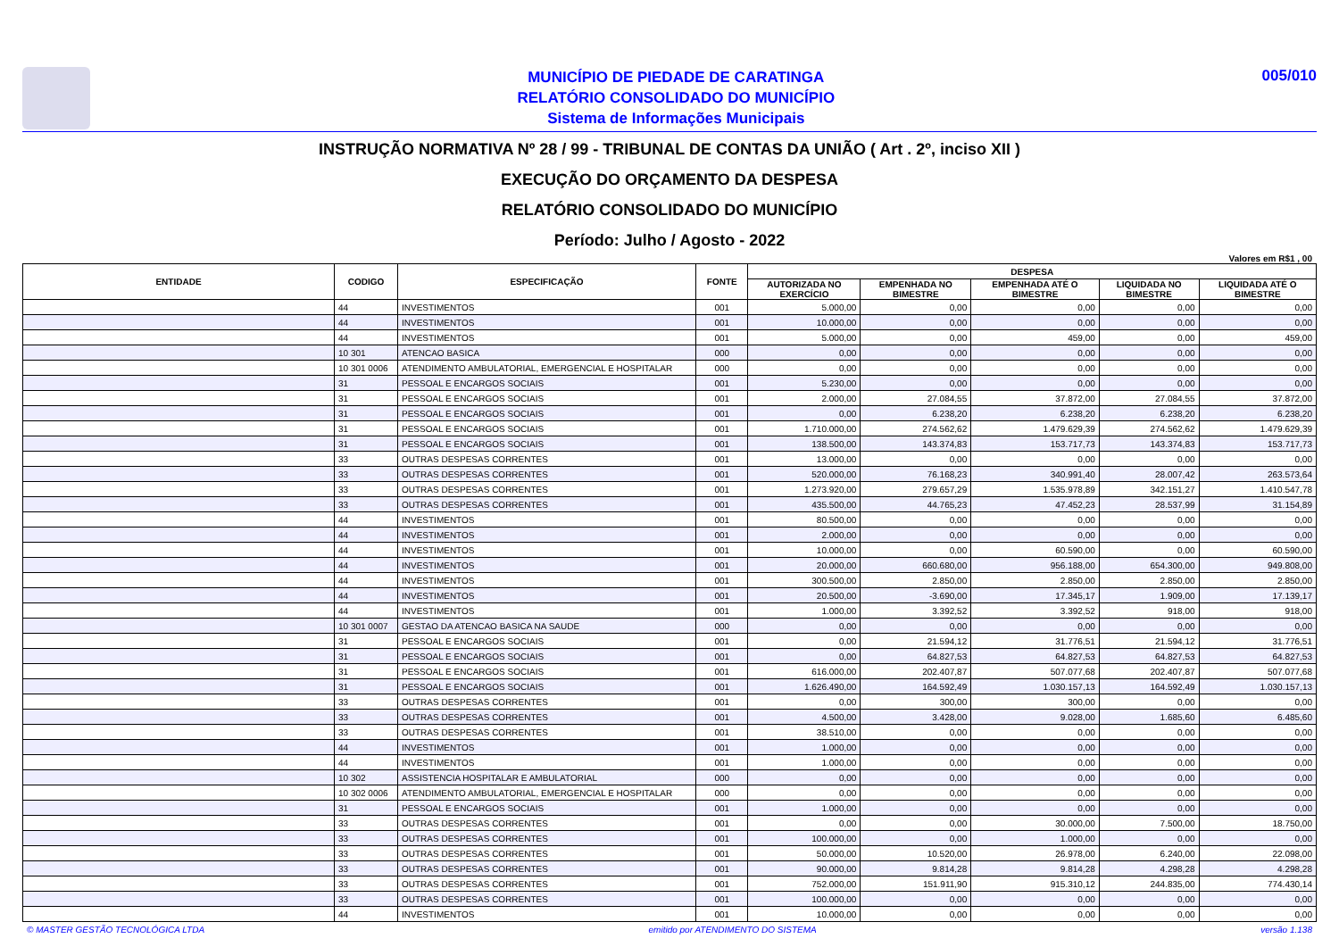MUNICÍPIO DE PIEDADE DE CARATINGA
RELATÓRIO CONSOLIDADO DO MUNICÍPIO
Sistema de Informações Municipais
005/010
INSTRUÇÃO NORMATIVA Nº 28 / 99 - TRIBUNAL DE CONTAS DA UNIÃO ( Art . 2º, inciso XII )
EXECUÇÃO DO ORÇAMENTO DA DESPESA
RELATÓRIO CONSOLIDADO DO MUNICÍPIO
Período: Julho / Agosto - 2022
Valores em R$1 , 00
| ENTIDADE | CODIGO | ESPECIFICAÇÃO | FONTE | DESPESA | | | | |
| --- | --- | --- | --- | --- | --- | --- | --- | --- |
| | | | | AUTORIZADA NO EXERCÍCIO | EMPENHADA NO BIMESTRE | EMPENHADA ATÉ O BIMESTRE | LIQUIDADA NO BIMESTRE | LIQUIDADA ATÉ O BIMESTRE |
| | 44 | INVESTIMENTOS | 001 | 5.000,00 | 0,00 | 0,00 | 0,00 | 0,00 |
| | 44 | INVESTIMENTOS | 001 | 10.000,00 | 0,00 | 0,00 | 0,00 | 0,00 |
| | 44 | INVESTIMENTOS | 001 | 5.000,00 | 0,00 | 459,00 | 0,00 | 459,00 |
| | 10 301 | ATENCAO BASICA | 000 | 0,00 | 0,00 | 0,00 | 0,00 | 0,00 |
| | 10 301 0006 | ATENDIMENTO AMBULATORIAL, EMERGENCIAL E HOSPITALAR | 000 | 0,00 | 0,00 | 0,00 | 0,00 | 0,00 |
| | 31 | PESSOAL E ENCARGOS SOCIAIS | 001 | 5.230,00 | 0,00 | 0,00 | 0,00 | 0,00 |
| | 31 | PESSOAL E ENCARGOS SOCIAIS | 001 | 2.000,00 | 27.084,55 | 37.872,00 | 27.084,55 | 37.872,00 |
| | 31 | PESSOAL E ENCARGOS SOCIAIS | 001 | 0,00 | 6.238,20 | 6.238,20 | 6.238,20 | 6.238,20 |
| | 31 | PESSOAL E ENCARGOS SOCIAIS | 001 | 1.710.000,00 | 274.562,62 | 1.479.629,39 | 274.562,62 | 1.479.629,39 |
| | 31 | PESSOAL E ENCARGOS SOCIAIS | 001 | 138.500,00 | 143.374,83 | 153.717,73 | 143.374,83 | 153.717,73 |
| | 33 | OUTRAS DESPESAS CORRENTES | 001 | 13.000,00 | 0,00 | 0,00 | 0,00 | 0,00 |
| | 33 | OUTRAS DESPESAS CORRENTES | 001 | 520.000,00 | 76.168,23 | 340.991,40 | 28.007,42 | 263.573,64 |
| | 33 | OUTRAS DESPESAS CORRENTES | 001 | 1.273.920,00 | 279.657,29 | 1.535.978,89 | 342.151,27 | 1.410.547,78 |
| | 33 | OUTRAS DESPESAS CORRENTES | 001 | 435.500,00 | 44.765,23 | 47.452,23 | 28.537,99 | 31.154,89 |
| | 44 | INVESTIMENTOS | 001 | 80.500,00 | 0,00 | 0,00 | 0,00 | 0,00 |
| | 44 | INVESTIMENTOS | 001 | 2.000,00 | 0,00 | 0,00 | 0,00 | 0,00 |
| | 44 | INVESTIMENTOS | 001 | 10.000,00 | 0,00 | 60.590,00 | 0,00 | 60.590,00 |
| | 44 | INVESTIMENTOS | 001 | 20.000,00 | 660.680,00 | 956.188,00 | 654.300,00 | 949.808,00 |
| | 44 | INVESTIMENTOS | 001 | 300.500,00 | 2.850,00 | 2.850,00 | 2.850,00 | 2.850,00 |
| | 44 | INVESTIMENTOS | 001 | 20.500,00 | -3.690,00 | 17.345,17 | 1.909,00 | 17.139,17 |
| | 44 | INVESTIMENTOS | 001 | 1.000,00 | 3.392,52 | 3.392,52 | 918,00 | 918,00 |
| | 10 301 0007 | GESTAO DA ATENCAO BASICA NA SAUDE | 000 | 0,00 | 0,00 | 0,00 | 0,00 | 0,00 |
| | 31 | PESSOAL E ENCARGOS SOCIAIS | 001 | 0,00 | 21.594,12 | 31.776,51 | 21.594,12 | 31.776,51 |
| | 31 | PESSOAL E ENCARGOS SOCIAIS | 001 | 0,00 | 64.827,53 | 64.827,53 | 64.827,53 | 64.827,53 |
| | 31 | PESSOAL E ENCARGOS SOCIAIS | 001 | 616.000,00 | 202.407,87 | 507.077,68 | 202.407,87 | 507.077,68 |
| | 31 | PESSOAL E ENCARGOS SOCIAIS | 001 | 1.626.490,00 | 164.592,49 | 1.030.157,13 | 164.592,49 | 1.030.157,13 |
| | 33 | OUTRAS DESPESAS CORRENTES | 001 | 0,00 | 300,00 | 300,00 | 0,00 | 0,00 |
| | 33 | OUTRAS DESPESAS CORRENTES | 001 | 4.500,00 | 3.428,00 | 9.028,00 | 1.685,60 | 6.485,60 |
| | 33 | OUTRAS DESPESAS CORRENTES | 001 | 38.510,00 | 0,00 | 0,00 | 0,00 | 0,00 |
| | 44 | INVESTIMENTOS | 001 | 1.000,00 | 0,00 | 0,00 | 0,00 | 0,00 |
| | 44 | INVESTIMENTOS | 001 | 1.000,00 | 0,00 | 0,00 | 0,00 | 0,00 |
| | 10 302 | ASSISTENCIA HOSPITALAR E AMBULATORIAL | 000 | 0,00 | 0,00 | 0,00 | 0,00 | 0,00 |
| | 10 302 0006 | ATENDIMENTO AMBULATORIAL, EMERGENCIAL E HOSPITALAR | 000 | 0,00 | 0,00 | 0,00 | 0,00 | 0,00 |
| | 31 | PESSOAL E ENCARGOS SOCIAIS | 001 | 1.000,00 | 0,00 | 0,00 | 0,00 | 0,00 |
| | 33 | OUTRAS DESPESAS CORRENTES | 001 | 0,00 | 0,00 | 30.000,00 | 7.500,00 | 18.750,00 |
| | 33 | OUTRAS DESPESAS CORRENTES | 001 | 100.000,00 | 0,00 | 1.000,00 | 0,00 | 0,00 |
| | 33 | OUTRAS DESPESAS CORRENTES | 001 | 50.000,00 | 10.520,00 | 26.978,00 | 6.240,00 | 22.098,00 |
| | 33 | OUTRAS DESPESAS CORRENTES | 001 | 90.000,00 | 9.814,28 | 9.814,28 | 4.298,28 | 4.298,28 |
| | 33 | OUTRAS DESPESAS CORRENTES | 001 | 752.000,00 | 151.911,90 | 915.310,12 | 244.835,00 | 774.430,14 |
| | 33 | OUTRAS DESPESAS CORRENTES | 001 | 100.000,00 | 0,00 | 0,00 | 0,00 | 0,00 |
| | 44 | INVESTIMENTOS | 001 | 10.000,00 | 0,00 | 0,00 | 0,00 | 0,00 |
© MASTER GESTÃO TECNOLÓGICA LTDA emitido por ATENDIMENTO DO SISTEMA versão 1.138